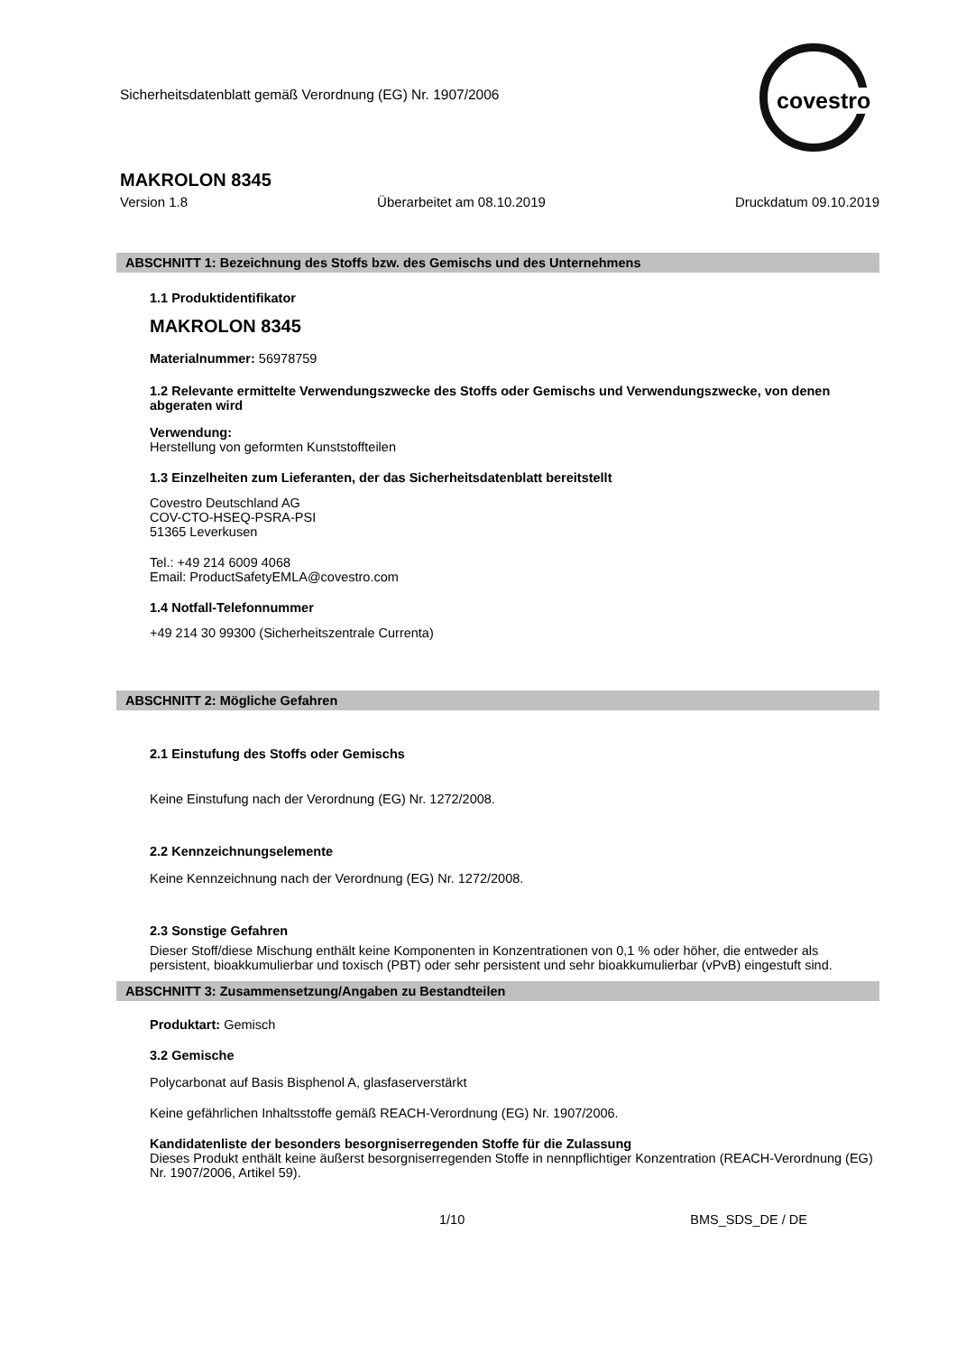Sicherheitsdatenblatt gemäß Verordnung (EG) Nr. 1907/2006
covestro
MAKROLON 8345
Version 1.8 Überarbeitet am 08.10.2019 Druckdatum 09.10.2019
ABSCHNITT 1: Bezeichnung des Stoffs bzw. des Gemischs und des Unternehmens
1.1 Produktidentifikator
MAKROLON 8345
Materialnummer: 56978759
1.2 Relevante ermittelte Verwendungszwecke des Stoffs oder Gemischs und Verwendungszwecke, von denen abgeraten wird
Verwendung:
Herstellung von geformten Kunststoffteilen
1.3 Einzelheiten zum Lieferanten, der das Sicherheitsdatenblatt bereitstellt
Covestro Deutschland AG
COV-CTO-HSEQ-PSRA-PSI
51365 Leverkusen
Tel.: +49 214 6009 4068
Email: ProductSafetyEMLA@covestro.com
1.4 Notfall-Telefonnummer
+49 214 30 99300 (Sicherheitszentrale Currenta)
ABSCHNITT 2: Mögliche Gefahren
2.1 Einstufung des Stoffs oder Gemischs
Keine Einstufung nach der Verordnung (EG) Nr. 1272/2008.
2.2 Kennzeichnungselemente
Keine Kennzeichnung nach der Verordnung (EG) Nr. 1272/2008.
2.3 Sonstige Gefahren
Dieser Stoff/diese Mischung enthält keine Komponenten in Konzentrationen von 0,1 % oder höher, die entweder als persistent, bioakkumulierbar und toxisch (PBT) oder sehr persistent und sehr bioakkumulierbar (vPvB) eingestuft sind.
ABSCHNITT 3: Zusammensetzung/Angaben zu Bestandteilen
Produktart: Gemisch
3.2 Gemische
Polycarbonat auf Basis Bisphenol A, glasfaserverstärkt
Keine gefährlichen Inhaltsstoffe gemäß REACH-Verordnung (EG) Nr. 1907/2006.
Kandidatenliste der besonders besorgniserregenden Stoffe für die Zulassung
Dieses Produkt enthält keine äußerst besorgniserregenden Stoffe in nennpflichtiger Konzentration (REACH-Verordnung (EG) Nr. 1907/2006, Artikel 59).
1/10 BMS_SDS_DE / DE